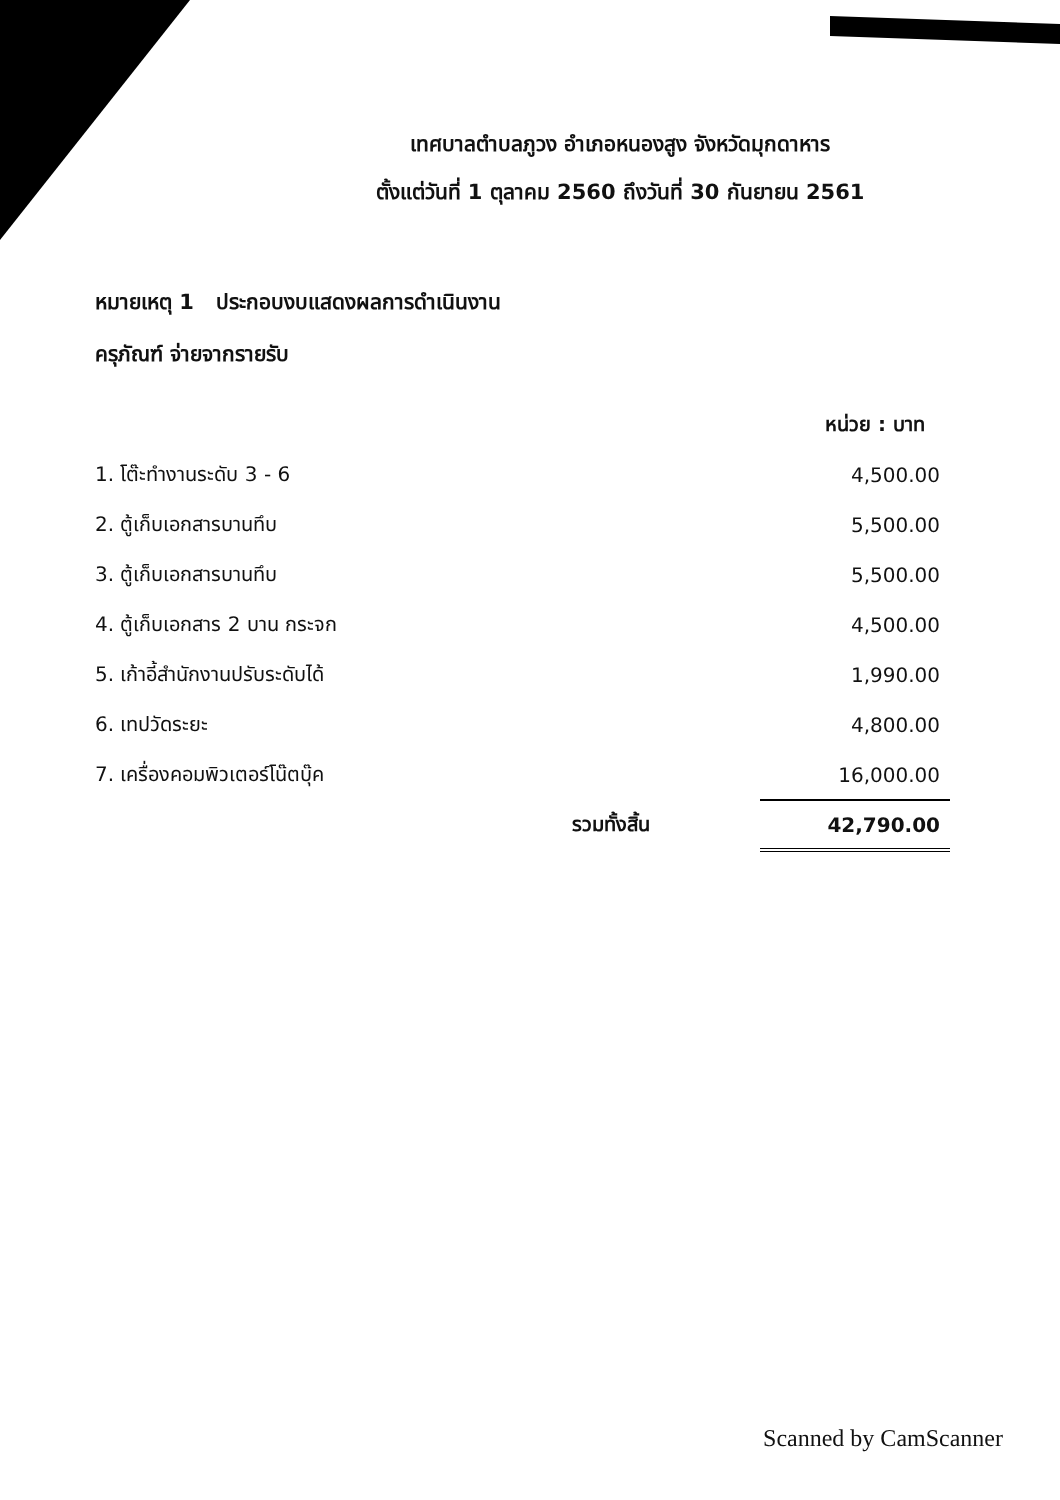เทศบาลตำบลภูวง อำเภอหนองสูง จังหวัดมุกดาหาร
ตั้งแต่วันที่ 1 ตุลาคม 2560 ถึงวันที่ 30 กันยายน 2561
หมายเหตุ 1 ประกอบงบแสดงผลการดำเนินงาน
ครุภัณฑ์ จ่ายจากรายรับ
| | หน่วย : บาท |
| --- | --- |
| 1. โต๊ะทำงานระดับ 3 - 6 | 4,500.00 |
| 2. ตู้เก็บเอกสารบานทึบ | 5,500.00 |
| 3. ตู้เก็บเอกสารบานทึบ | 5,500.00 |
| 4. ตู้เก็บเอกสาร 2 บาน กระจก | 4,500.00 |
| 5. เก้าอี้สำนักงานปรับระดับได้ | 1,990.00 |
| 6. เทปวัดระยะ | 4,800.00 |
| 7. เครื่องคอมพิวเตอร์โน๊ตบุ๊ค | 16,000.00 |
| รวมทั้งสิ้น | 42,790.00 |
Scanned by CamScanner